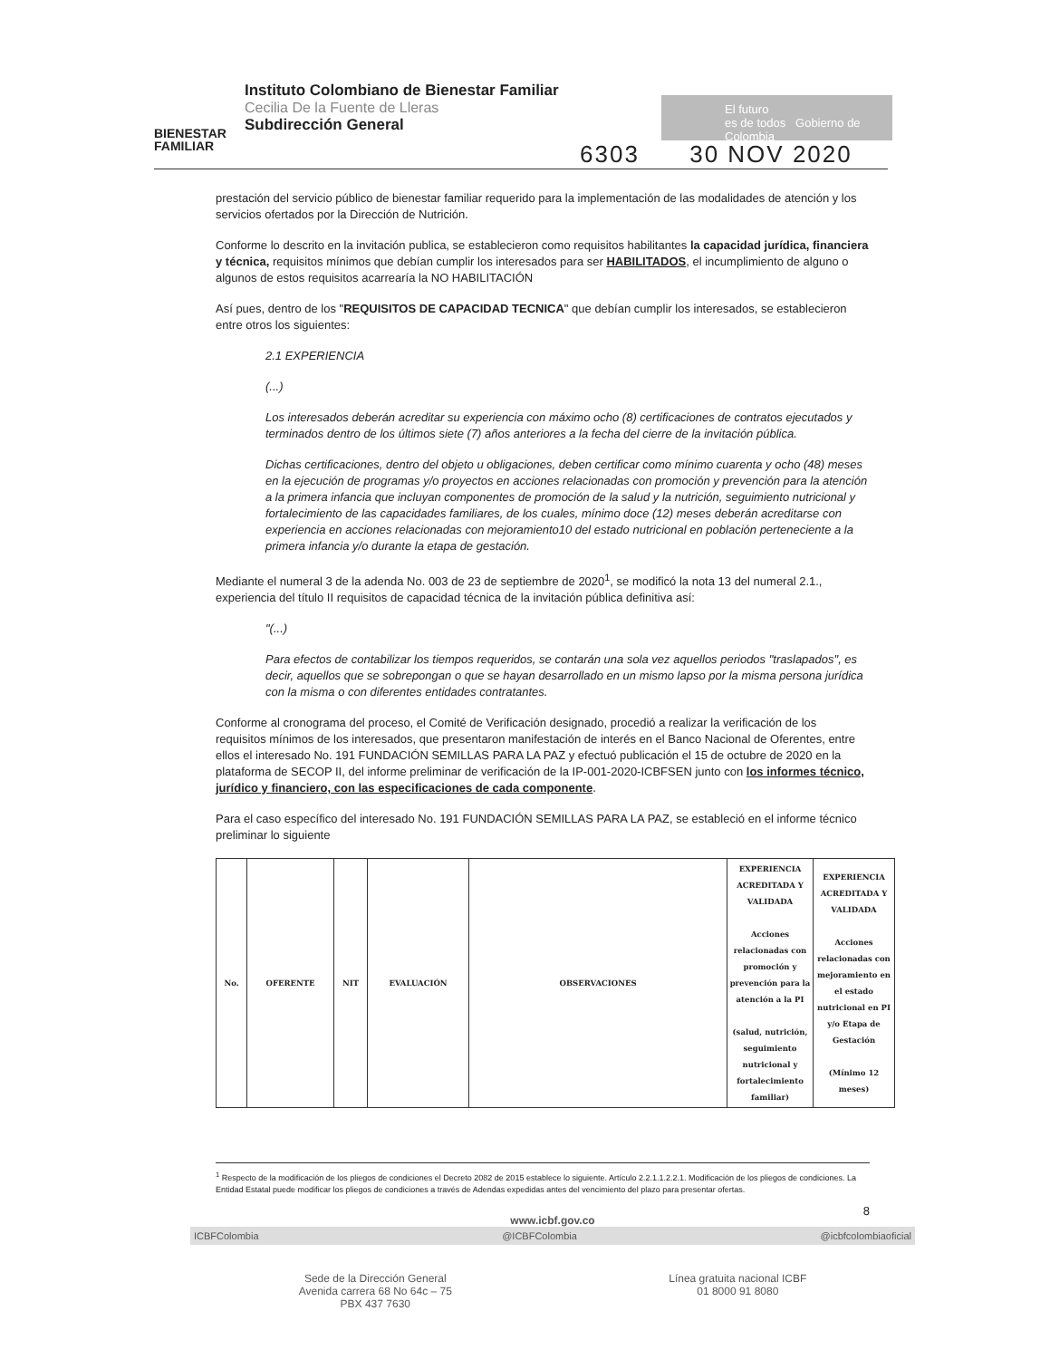BIENESTAR
FAMILIAR
Instituto Colombiano de Bienestar Familiar
Cecilia De la Fuente de Lleras
Subdirección General
El futuro
es de todos Gobierno de Colombia
6303 30 NOV 2020
prestación del servicio público de bienestar familiar requerido para la implementación de las modalidades de atención y los servicios ofertados por la Dirección de Nutrición.
Conforme lo descrito en la invitación publica, se establecieron como requisitos habilitantes la capacidad jurídica, financiera y técnica, requisitos mínimos que debían cumplir los interesados para ser HABILITADOS, el incumplimiento de alguno o algunos de estos requisitos acarrearía la NO HABILITACIÓN
Así pues, dentro de los "REQUISITOS DE CAPACIDAD TECNICA" que debían cumplir los interesados, se establecieron entre otros los siguientes:
2.1 EXPERIENCIA
(...)
Los interesados deberán acreditar su experiencia con máximo ocho (8) certificaciones de contratos ejecutados y terminados dentro de los últimos siete (7) años anteriores a la fecha del cierre de la invitación pública.
Dichas certificaciones, dentro del objeto u obligaciones, deben certificar como mínimo cuarenta y ocho (48) meses en la ejecución de programas y/o proyectos en acciones relacionadas con promoción y prevención para la atención a la primera infancia que incluyan componentes de promoción de la salud y la nutrición, seguimiento nutricional y fortalecimiento de las capacidades familiares, de los cuales, mínimo doce (12) meses deberán acreditarse con experiencia en acciones relacionadas con mejoramiento10 del estado nutricional en población perteneciente a la primera infancia y/o durante la etapa de gestación.
Mediante el numeral 3 de la adenda No. 003 de 23 de septiembre de 2020<sup>1</sup>, se modificó la nota 13 del numeral 2.1., experiencia del título II requisitos de capacidad técnica de la invitación pública definitiva así:
"(...)
Para efectos de contabilizar los tiempos requeridos, se contarán una sola vez aquellos periodos "traslapados", es decir, aquellos que se sobrepongan o que se hayan desarrollado en un mismo lapso por la misma persona jurídica con la misma o con diferentes entidades contratantes.
Conforme al cronograma del proceso, el Comité de Verificación designado, procedió a realizar la verificación de los requisitos mínimos de los interesados, que presentaron manifestación de interés en el Banco Nacional de Oferentes, entre ellos el interesado No. 191 FUNDACIÓN SEMILLAS PARA LA PAZ y efectuó publicación el 15 de octubre de 2020 en la plataforma de SECOP II, del informe preliminar de verificación de la IP-001-2020-ICBFSEN junto con los informes técnico, jurídico y financiero, con las especificaciones de cada componente.
Para el caso específico del interesado No. 191 FUNDACIÓN SEMILLAS PARA LA PAZ, se estableció en el informe técnico preliminar lo siguiente
| No. | OFERENTE | NIT | EVALUACIÓN | OBSERVACIONES | EXPERIENCIA ACREDITADA Y VALIDADA Acciones relacionadas con promoción y prevención para la atención a la PI (salud, nutrición, seguimiento nutricional y fortalecimiento familiar) | EXPERIENCIA ACREDITADA Y VALIDADA Acciones relacionadas con mejoramiento en el estado nutricional en PI y/o Etapa de Gestación (Mínimo 12 meses) |
| --- | --- | --- | --- | --- | --- | --- |
<sup>1</sup> Respecto de la modificación de los pliegos de condiciones el Decreto 2082 de 2015 establece lo siguiente. Artículo 2.2.1.1.2.2.1. Modificación de los pliegos de condiciones. La Entidad Estatal puede modificar los pliegos de condiciones a través de Adendas expedidas antes del vencimiento del plazo para presentar ofertas.
8
www.icbf.gov.co
ICBFColombia @ICBFColombia @icbfcolombiaoficial
Sede de la Dirección General
Avenida carrera 68 No 64c – 75
PBX 437 7630
Línea gratuita nacional ICBF
01 8000 91 8080